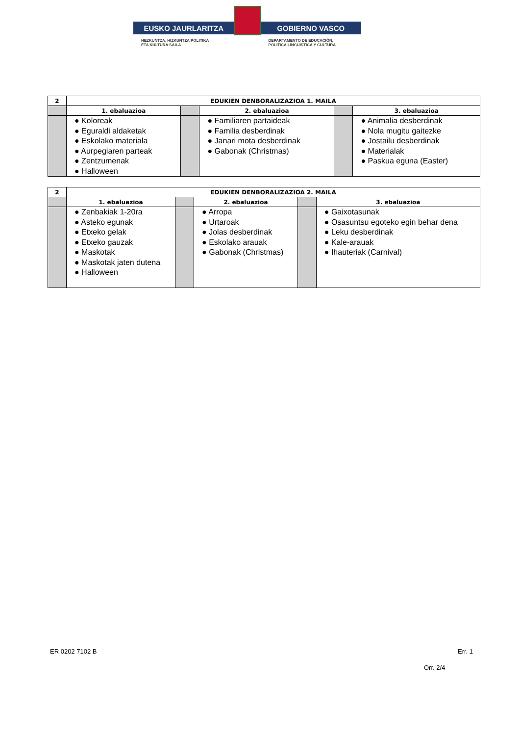EUSKO JAURLARITZA GOBIERNO VASCO
HEZKUNTZA, HIZKUNTZA POLITIKA
ETA KULTURA SAILA
DEPARTAMENTO DE EDUCACIÓN,
POLÍTICA LINGÜÍSTICA Y CULTURA
| 2 | EDUKIEN DENBORALIZAZIOA 1. MAILA | | | | |
| --- | --- | --- | --- | --- | --- |
| | 1. ebaluazioa | | 2. ebaluazioa | | 3. ebaluazioa |
| | ● Koloreak ● Eguraldi aldaketak ● Eskolako materiala ● Aurpegiaren parteak ● Zentzumenak ● Halloween | | ● Familiaren partaideak ● Familia desberdinak ● Janari mota desberdinak ● Gabonak (Christmas) | | ● Animalia desberdinak ● Nola mugitu gaitezke ● Jostailu desberdinak ● Materialak ● Paskua eguna (Easter) |
| 2 | EDUKIEN DENBORALIZAZIOA 2. MAILA | | | | |
| --- | --- | --- | --- | --- | --- |
| | 1. ebaluazioa | | 2. ebaluazioa | | 3. ebaluazioa |
| | ● Zenbakiak 1-20ra ● Asteko egunak ● Etxeko gelak ● Etxeko gauzak ● Maskotak ● Maskotak jaten dutena ● Halloween | | ● Arropa ● Urtaroak ● Jolas desberdinak ● Eskolako arauak ● Gabonak (Christmas) | | ● Gaixotasunak ● Osasuntsu egoteko egin behar dena ● Leku desberdinak ● Kale-arauak ● Ihauteriak (Carnival) |
ER 0202 7102 B Err. 1
Orr. 2/4